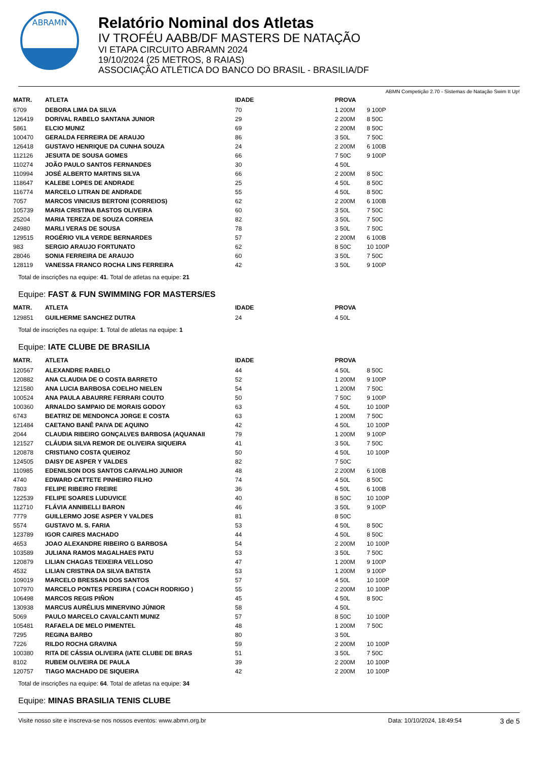ABRAMN
Relatório Nominal dos Atletas
IV TROFÉU AABB/DF MASTERS DE NATAÇÃO
VI ETAPA CIRCUITO ABRAMN 2024
19/10/2024 (25 METROS, 8 RAIAS)
ASSOCIAÇÃO ATLÉTICA DO BANCO DO BRASIL - BRASILIA/DF
ABMN Competição 2.70 - Sistemas de Natação Swim It Up!
| MATR. | ATLETA | IDADE | PROVA | |
| --- | --- | --- | --- | --- |
| 6709 | DEBORA LIMA DA SILVA | 70 | 1 200M | 9 100P |
| 126419 | DORIVAL RABELO SANTANA JUNIOR | 29 | 2 200M | 8 50C |
| 5861 | ELCIO MUNIZ | 69 | 2 200M | 8 50C |
| 100470 | GERALDA FERREIRA DE ARAUJO | 86 | 3 50L | 7 50C |
| 126418 | GUSTAVO HENRIQUE DA CUNHA SOUZA | 24 | 2 200M | 6 100B |
| 112126 | JESUITA DE SOUSA GOMES | 66 | 7 50C | 9 100P |
| 110274 | JOÃO PAULO SANTOS FERNANDES | 30 | 4 50L | |
| 110994 | JOSÉ ALBERTO MARTINS SILVA | 66 | 2 200M | 8 50C |
| 118647 | KALEBE LOPES DE ANDRADE | 25 | 4 50L | 8 50C |
| 116774 | MARCELO LITRAN DE ANDRADE | 55 | 4 50L | 8 50C |
| 7057 | MARCOS VINICIUS BERTONI (CORREIOS) | 62 | 2 200M | 6 100B |
| 105739 | MARIA CRISTINA BASTOS OLIVEIRA | 60 | 3 50L | 7 50C |
| 25204 | MARIA TEREZA DE SOUZA CORREIA | 82 | 3 50L | 7 50C |
| 24980 | MARLI VERAS DE SOUSA | 78 | 3 50L | 7 50C |
| 129515 | ROGÉRIO VILA VERDE BERNARDES | 57 | 2 200M | 6 100B |
| 983 | SERGIO ARAUJO FORTUNATO | 62 | 8 50C | 10 100P |
| 28046 | SONIA FERREIRA DE ARAUJO | 60 | 3 50L | 7 50C |
| 128119 | VANESSA FRANCO ROCHA LINS FERREIRA | 42 | 3 50L | 9 100P |
Total de inscrições na equipe: 41. Total de atletas na equipe: 21
Equipe: FAST & FUN SWIMMING FOR MASTERS/ES
| MATR. | ATLETA | IDADE | PROVA | |
| --- | --- | --- | --- | --- |
| 129851 | GUILHERME SANCHEZ DUTRA | 24 | 4 50L | |
Total de inscrições na equipe: 1. Total de atletas na equipe: 1
Equipe: IATE CLUBE DE BRASILIA
| MATR. | ATLETA | IDADE | PROVA | |
| --- | --- | --- | --- | --- |
| 120567 | ALEXANDRE RABELO | 44 | 4 50L | 8 50C |
| 120882 | ANA CLAUDIA DE O COSTA BARRETO | 52 | 1 200M | 9 100P |
| 121580 | ANA LUCIA BARBOSA COELHO NIELEN | 54 | 1 200M | 7 50C |
| 100524 | ANA PAULA ABAURRE FERRARI COUTO | 50 | 7 50C | 9 100P |
| 100360 | ARNALDO SAMPAIO DE MORAIS GODOY | 63 | 4 50L | 10 100P |
| 6743 | BEATRIZ DE MENDONCA JORGE E COSTA | 63 | 1 200M | 7 50C |
| 121484 | CAETANO BANÊ PAIVA DE AQUINO | 42 | 4 50L | 10 100P |
| 2044 | CLAUDIA RIBEIRO GONÇALVES BARBOSA (AQUANAII | 79 | 1 200M | 9 100P |
| 121527 | CLÁUDIA SILVA REMOR DE OLIVEIRA SIQUEIRA | 41 | 3 50L | 7 50C |
| 120878 | CRISTIANO COSTA QUEIROZ | 50 | 4 50L | 10 100P |
| 124505 | DAISY DE ASPER Y VALDES | 82 | 7 50C | |
| 110985 | EDENILSON DOS SANTOS CARVALHO JUNIOR | 48 | 2 200M | 6 100B |
| 4740 | EDWARD CATTETE PINHEIRO FILHO | 74 | 4 50L | 8 50C |
| 7803 | FELIPE RIBEIRO FREIRE | 36 | 4 50L | 6 100B |
| 122539 | FELIPE SOARES LUDUVICE | 40 | 8 50C | 10 100P |
| 112710 | FLÁVIA ANNIBELLI BARON | 46 | 3 50L | 9 100P |
| 7779 | GUILLERMO JOSE ASPER Y VALDES | 81 | 8 50C | |
| 5574 | GUSTAVO M. S. FARIA | 53 | 4 50L | 8 50C |
| 123789 | IGOR CAIRES MACHADO | 44 | 4 50L | 8 50C |
| 4653 | JOAO ALEXANDRE RIBEIRO G BARBOSA | 54 | 2 200M | 10 100P |
| 103589 | JULIANA RAMOS MAGALHAES PATU | 53 | 3 50L | 7 50C |
| 120879 | LILIAN CHAGAS TEIXEIRA VELLOSO | 47 | 1 200M | 9 100P |
| 4532 | LILIAN CRISTINA DA SILVA BATISTA | 53 | 1 200M | 9 100P |
| 109019 | MARCELO BRESSAN DOS SANTOS | 57 | 4 50L | 10 100P |
| 107970 | MARCELO PONTES PEREIRA ( COACH RODRIGO ) | 55 | 2 200M | 10 100P |
| 106498 | MARCOS REGIS PIÑON | 45 | 4 50L | 8 50C |
| 130938 | MARCUS AURÉLIUS MINERVINO JÚNIOR | 58 | 4 50L | |
| 5069 | PAULO MARCELO CAVALCANTI MUNIZ | 57 | 8 50C | 10 100P |
| 105481 | RAFAELA DE MELO PIMENTEL | 48 | 1 200M | 7 50C |
| 7295 | REGINA BARBO | 80 | 3 50L | |
| 7226 | RILDO ROCHA GRAVINA | 59 | 2 200M | 10 100P |
| 100380 | RITA DE CÁSSIA OLIVEIRA (IATE CLUBE DE BRAS | 51 | 3 50L | 7 50C |
| 8102 | RUBEM OLIVEIRA DE PAULA | 39 | 2 200M | 10 100P |
| 120757 | TIAGO MACHADO DE SIQUEIRA | 42 | 2 200M | 10 100P |
Total de inscrições na equipe: 64. Total de atletas na equipe: 34
Equipe: MINAS BRASILIA TENIS CLUBE
Visite nosso site e inscreva-se nos nossos eventos: www.abmn.org.br Data: 10/10/2024, 18:49:54 3 de 5